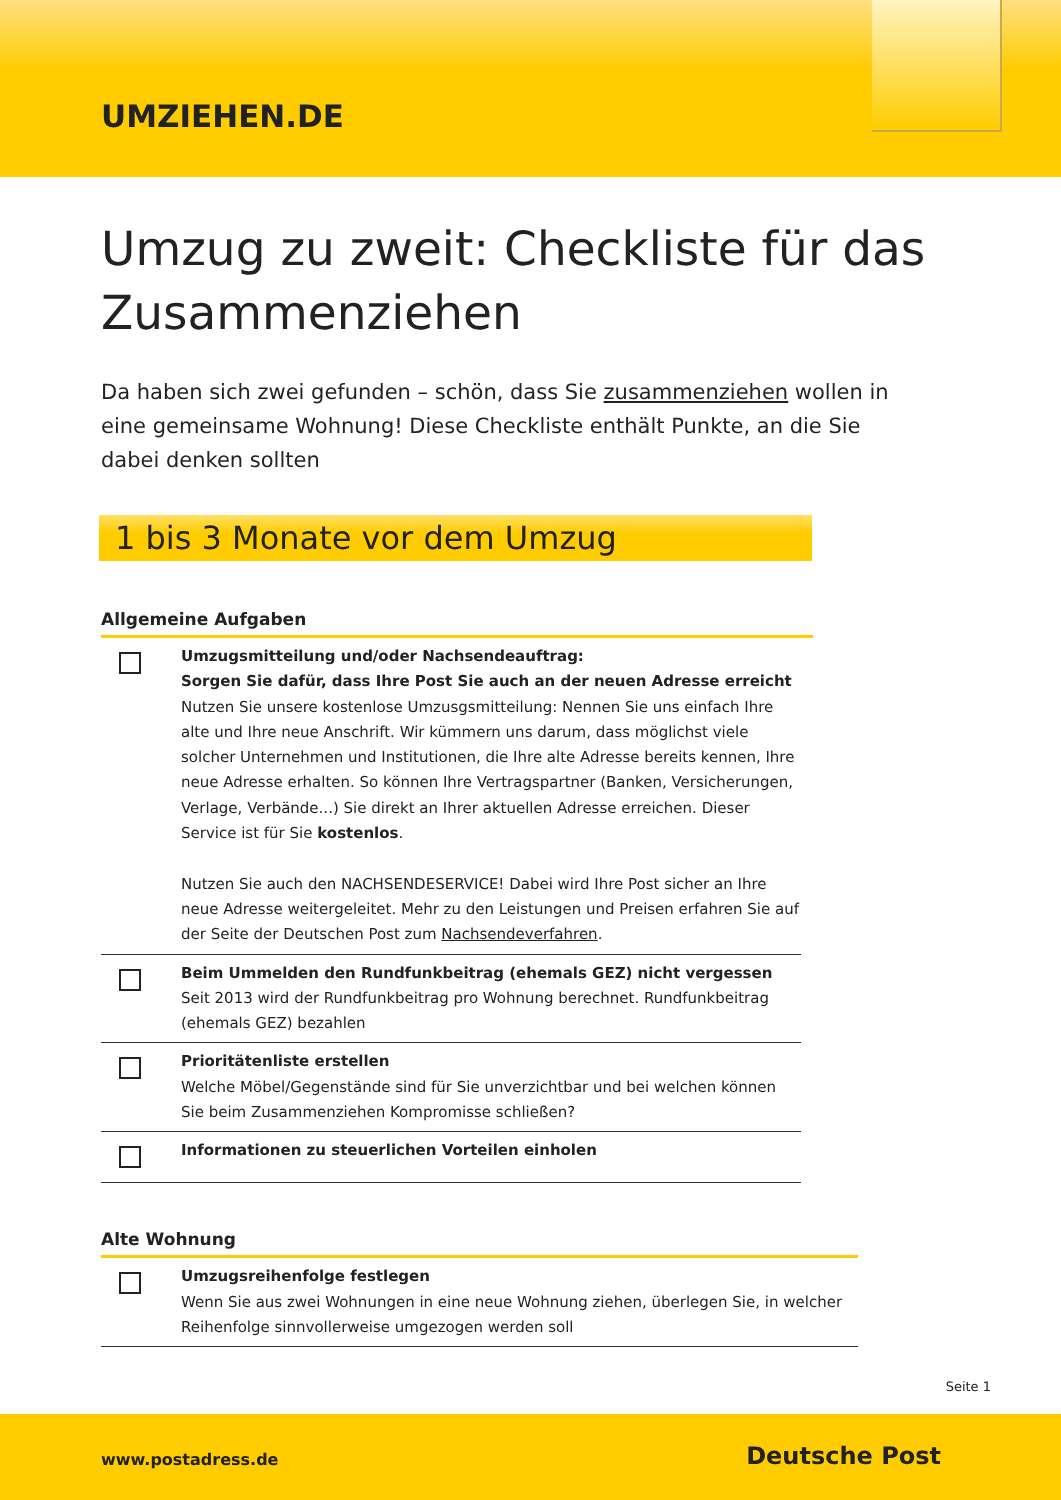UMZIEHEN.DE
Umzug zu zweit: Checkliste für das Zusammenziehen
Da haben sich zwei gefunden – schön, dass Sie zusammenziehen wollen in eine gemeinsame Wohnung! Diese Checkliste enthält Punkte, an die Sie dabei denken sollten
1 bis 3 Monate vor dem Umzug
Allgemeine Aufgaben
Umzugsmitteilung und/oder Nachsendeauftrag:
Sorgen Sie dafür, dass Ihre Post Sie auch an der neuen Adresse erreicht
Nutzen Sie unsere kostenlose Umzusgsmitteilung: Nennen Sie uns einfach Ihre alte und Ihre neue Anschrift. Wir kümmern uns darum, dass möglichst viele solcher Unternehmen und Institutionen, die Ihre alte Adresse bereits kennen, Ihre neue Adresse erhalten. So können Ihre Vertragspartner (Banken, Versicherungen, Verlage, Verbände...) Sie direkt an Ihrer aktuellen Adresse erreichen. Dieser Service ist für Sie kostenlos.
Nutzen Sie auch den NACHSENDESERVICE! Dabei wird Ihre Post sicher an Ihre neue Adresse weitergeleitet. Mehr zu den Leistungen und Preisen erfahren Sie auf der Seite der Deutschen Post zum Nachsendeverfahren.
Beim Ummelden den Rundfunkbeitrag (ehemals GEZ) nicht vergessen
Seit 2013 wird der Rundfunkbeitrag pro Wohnung berechnet. Rundfunkbeitrag (ehemals GEZ) bezahlen
Prioritätenliste erstellen
Welche Möbel/Gegenstände sind für Sie unverzichtbar und bei welchen können Sie beim Zusammenziehen Kompromisse schließen?
Informationen zu steuerlichen Vorteilen einholen
Alte Wohnung
Umzugsreihenfolge festlegen
Wenn Sie aus zwei Wohnungen in eine neue Wohnung ziehen, überlegen Sie, in welcher Reihenfolge sinnvollerweise umgezogen werden soll
Seite 1
www.postadress.de Deutsche Post